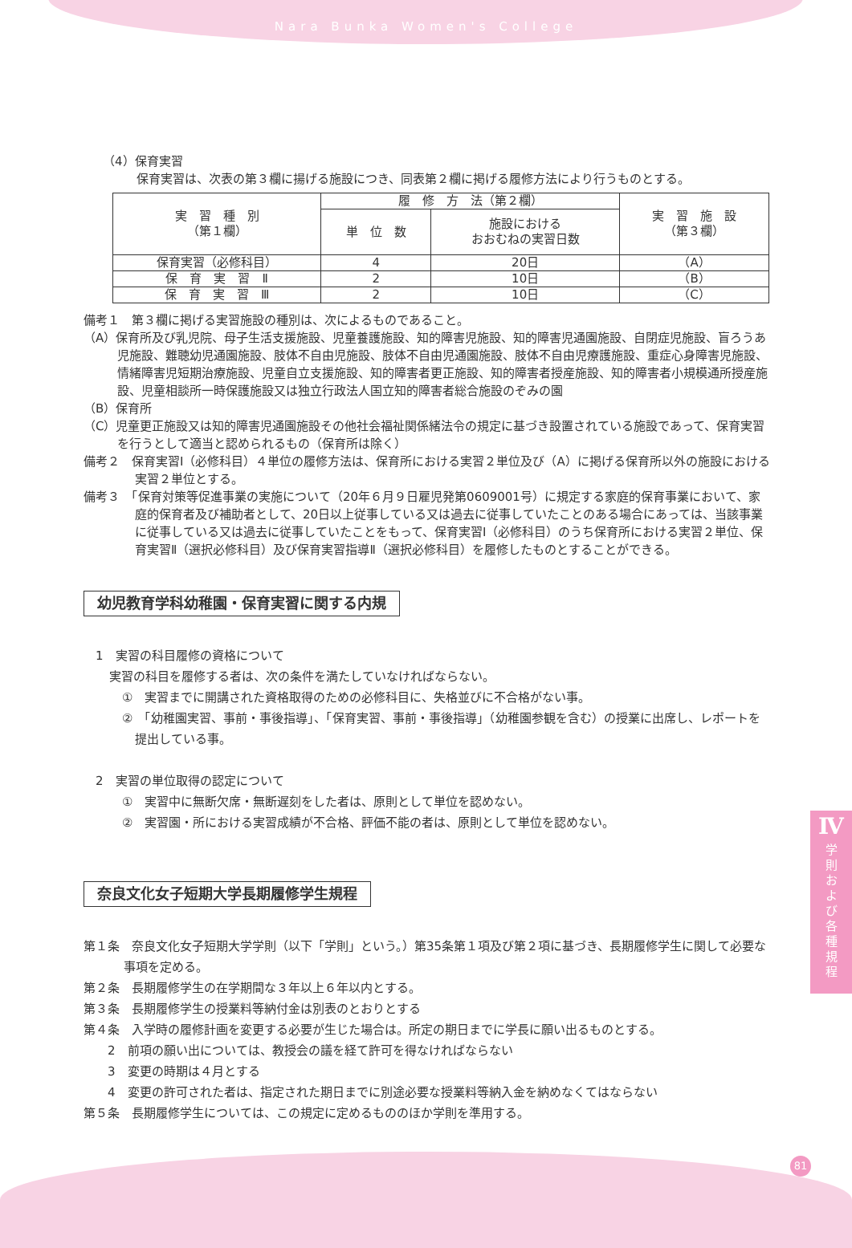Nara Bunka Women's College
（4）保育実習
保育実習は、次表の第３欄に揚げる施設につき、同表第２欄に掲げる履修方法により行うものとする。
| 実 習 種 別 （第１欄） | 履 修 方 法（第２欄） | | 実 習 施 設 （第３欄） |
| --- | --- | --- | --- |
| | 単 位 数 | 施設における おおむねの実習日数 | |
| 保育実習（必修科目） | 4 | 20日 | （A） |
| 保 育 実 習 Ⅱ | 2 | 10日 | （B） |
| 保 育 実 習 Ⅲ | 2 | 10日 | （C） |
備考１　第３欄に掲げる実習施設の種別は、次によるものであること。
（A）保育所及び乳児院、母子生活支援施設、児童養護施設、知的障害児施設、知的障害児通園施設、自閉症児施設、盲ろうあ児施設、難聴幼児通園施設、肢体不自由児施設、肢体不自由児通園施設、肢体不自由児療護施設、重症心身障害児施設、情緒障害児短期治療施設、児童自立支援施設、知的障害者更正施設、知的障害者授産施設、知的障害者小規模通所授産施設、児童相談所一時保護施設又は独立行政法人国立知的障害者総合施設のぞみの園
（B）保育所
（C）児童更正施設又は知的障害児通園施設その他社会福祉関係緒法令の規定に基づき設置されている施設であって、保育実習を行うとして適当と認められるもの（保育所は除く）
備考２　保育実習Ⅰ（必修科目）４単位の履修方法は、保育所における実習２単位及び（A）に掲げる保育所以外の施設における実習２単位とする。
備考３　「保育対策等促進事業の実施について（20年６月９日雇児発第0609001号）に規定する家庭的保育事業において、家庭的保育者及び補助者として、20日以上従事している又は過去に従事していたことのある場合にあっては、当該事業に従事している又は過去に従事していたことをもって、保育実習Ⅰ（必修科目）のうち保育所における実習２単位、保育実習Ⅱ（選択必修科目）及び保育実習指導Ⅱ（選択必修科目）を履修したものとすることができる。
幼児教育学科幼稚園・保育実習に関する内規
　1　実習の科目履修の資格について
実習の科目を履修する者は、次の条件を満たしていなければならない。
①　実習までに開講された資格取得のための必修科目に、失格並びに不合格がない事。
②　「幼稚園実習、事前・事後指導」、「保育実習、事前・事後指導」（幼稚園参観を含む）の授業に出席し、レポートを提出している事。
　2　実習の単位取得の認定について
①　実習中に無断欠席・無断遅刻をした者は、原則として単位を認めない。
②　実習園・所における実習成績が不合格、評価不能の者は、原則として単位を認めない。
奈良文化女子短期大学長期履修学生規程
第１条　奈良文化女子短期大学学則（以下「学則」という。）第35条第１項及び第２項に基づき、長期履修学生に関して必要な事項を定める。
第２条　長期履修学生の在学期間な３年以上６年以内とする。
第３条　長期履修学生の授業料等納付金は別表のとおりとする
第４条　入学時の履修計画を変更する必要が生じた場合は。所定の期日までに学長に願い出るものとする。
　　2　前項の願い出については、教授会の議を経て許可を得なければならない
　　3　変更の時期は４月とする
　　4　変更の許可された者は、指定された期日までに別途必要な授業料等納入金を納めなくてはならない
第５条　長期履修学生については、この規定に定めるもののほか学則を準用する。
Ⅳ
学
則
お
よ
び
各
種
規
程
81